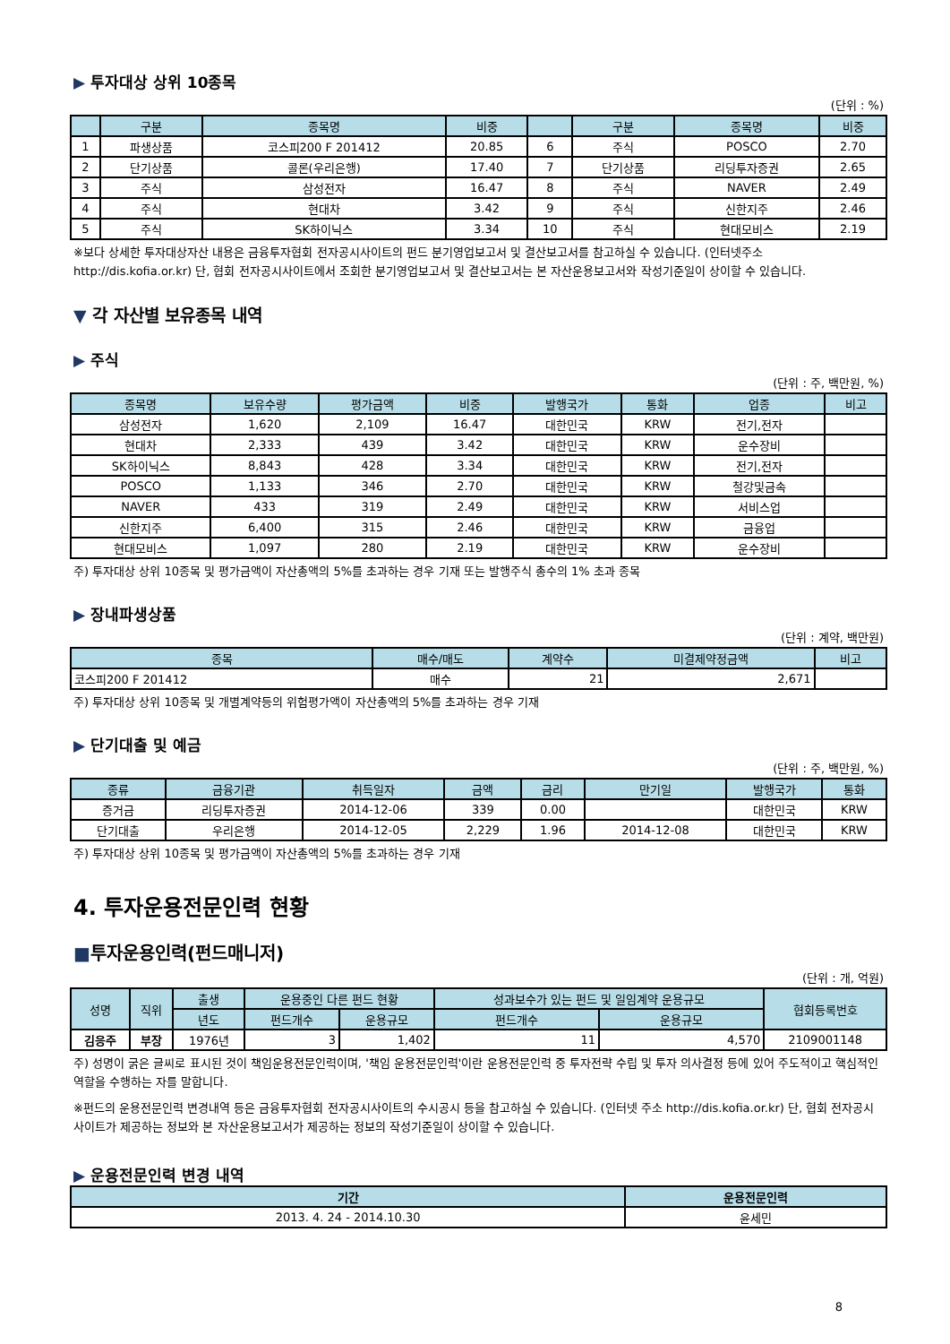▶ 투자대상 상위 10종목
(단위 : %)
| | 구분 | 종목명 | 비중 | | 구분 | 종목명 | 비중 |
| --- | --- | --- | --- | --- | --- | --- | --- |
| 1 | 파생상품 | 코스피200 F 201412 | 20.85 | 6 | 주식 | POSCO | 2.70 |
| 2 | 단기상품 | 콜론(우리은행) | 17.40 | 7 | 단기상품 | 리딩투자증권 | 2.65 |
| 3 | 주식 | 삼성전자 | 16.47 | 8 | 주식 | NAVER | 2.49 |
| 4 | 주식 | 현대차 | 3.42 | 9 | 주식 | 신한지주 | 2.46 |
| 5 | 주식 | SK하이닉스 | 3.34 | 10 | 주식 | 현대모비스 | 2.19 |
※보다 상세한 투자대상자산 내용은 금융투자협회 전자공시사이트의 펀드 분기영업보고서 및 결산보고서를 참고하실 수 있습니다. (인터넷주소 http://dis.kofia.or.kr) 단, 협회 전자공시사이트에서 조회한 분기영업보고서 및 결산보고서는 본 자산운용보고서와 작성기준일이 상이할 수 있습니다.
▼ 각 자산별 보유종목 내역
▶ 주식
(단위 : 주, 백만원, %)
| 종목명 | 보유수량 | 평가금액 | 비중 | 발행국가 | 통화 | 업종 | 비고 |
| --- | --- | --- | --- | --- | --- | --- | --- |
| 삼성전자 | 1,620 | 2,109 | 16.47 | 대한민국 | KRW | 전기,전자 | |
| 현대차 | 2,333 | 439 | 3.42 | 대한민국 | KRW | 운수장비 | |
| SK하이닉스 | 8,843 | 428 | 3.34 | 대한민국 | KRW | 전기,전자 | |
| POSCO | 1,133 | 346 | 2.70 | 대한민국 | KRW | 철강및금속 | |
| NAVER | 433 | 319 | 2.49 | 대한민국 | KRW | 서비스업 | |
| 신한지주 | 6,400 | 315 | 2.46 | 대한민국 | KRW | 금융업 | |
| 현대모비스 | 1,097 | 280 | 2.19 | 대한민국 | KRW | 운수장비 | |
주) 투자대상 상위 10종목 및 평가금액이 자산총액의 5%를 초과하는 경우 기재 또는 발행주식 총수의 1% 초과 종목
▶ 장내파생상품
(단위 : 계약, 백만원)
| 종목 | 매수/매도 | 계약수 | 미결제약정금액 | 비고 |
| --- | --- | --- | --- | --- |
| 코스피200 F 201412 | 매수 | 21 | 2,671 | |
주) 투자대상 상위 10종목 및 개별계약등의 위험평가액이 자산총액의 5%를 초과하는 경우 기재
▶ 단기대출 및 예금
(단위 : 주, 백만원, %)
| 종류 | 금융기관 | 취득일자 | 금액 | 금리 | 만기일 | 발행국가 | 통화 |
| --- | --- | --- | --- | --- | --- | --- | --- |
| 증거금 | 리딩투자증권 | 2014-12-06 | 339 | 0.00 | | 대한민국 | KRW |
| 단기대출 | 우리은행 | 2014-12-05 | 2,229 | 1.96 | 2014-12-08 | 대한민국 | KRW |
주) 투자대상 상위 10종목 및 평가금액이 자산총액의 5%를 초과하는 경우 기재
4. 투자운용전문인력 현황
■투자운용인력(펀드매니저)
(단위 : 개, 억원)
| 성명 | 직위 | 출생 | 운용중인 다른 펀드 현황 | | 성과보수가 있는 펀드 및 일임계약 운용규모 | | 협회등록번호 |
| --- | --- | --- | --- | --- | --- | --- | --- |
| | | 년도 | 펀드개수 | 운용규모 | 펀드개수 | 운용규모 | |
| 김응주 | 부장 | 1976년 | 3 | 1,402 | 11 | 4,570 | 2109001148 |
주) 성명이 굵은 글씨로 표시된 것이 책임운용전문인력이며, '책임 운용전문인력'이란 운용전문인력 중 투자전략 수립 및 투자 의사결정 등에 있어 주도적이고 핵심적인 역할을 수행하는 자를 말합니다.
※펀드의 운용전문인력 변경내역 등은 금융투자협회 전자공시사이트의 수시공시 등을 참고하실 수 있습니다. (인터넷 주소 http://dis.kofia.or.kr) 단, 협회 전자공시사이트가 제공하는 정보와 본 자산운용보고서가 제공하는 정보의 작성기준일이 상이할 수 있습니다.
▶ 운용전문인력 변경 내역
| 기간 | 운용전문인력 |
| --- | --- |
| 2013. 4. 24 - 2014.10.30 | 윤세민 |
8